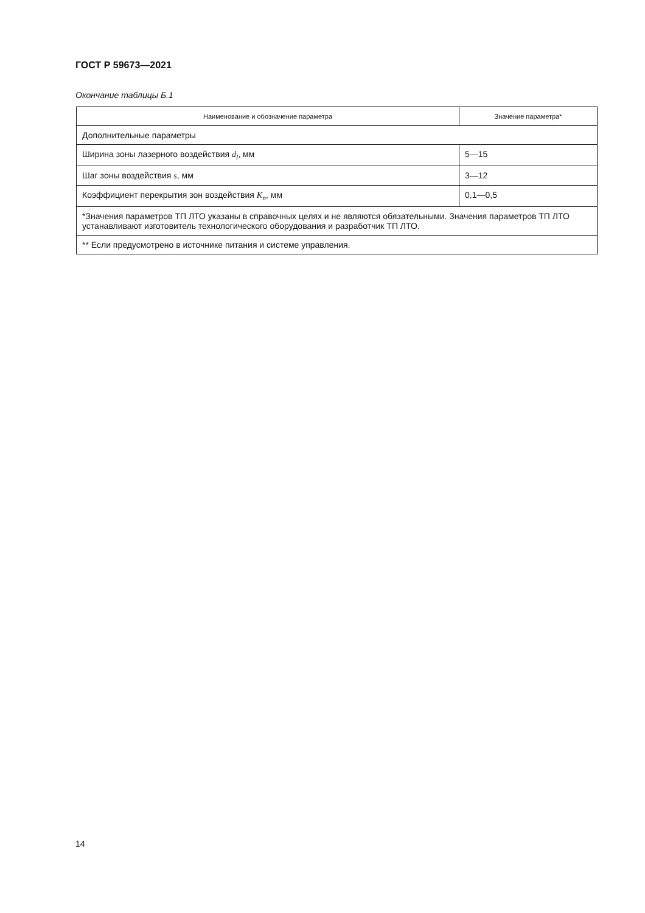ГОСТ Р 59673—2021
Окончание таблицы Б.1
| Наименование и обозначение параметра | Значение параметра* |
| --- | --- |
| Дополнительные параметры | |
| Ширина зоны лазерного воздействия d<sub>l</sub> , мм | 5—15 |
| Шаг зоны воздействия s , мм | 3—12 |
| Коэффициент перекрытия зон воздействия K<sub>п</sub> , мм | 0,1—0,5 |
| *Значения параметров ТП ЛТО указаны в справочных целях и не являются обязательными. Значения параметров ТП ЛТО устанавливают изготовитель технологического оборудования и разработчик ТП ЛТО. | |
| ** Если предусмотрено в источнике питания и системе управления. | |
14